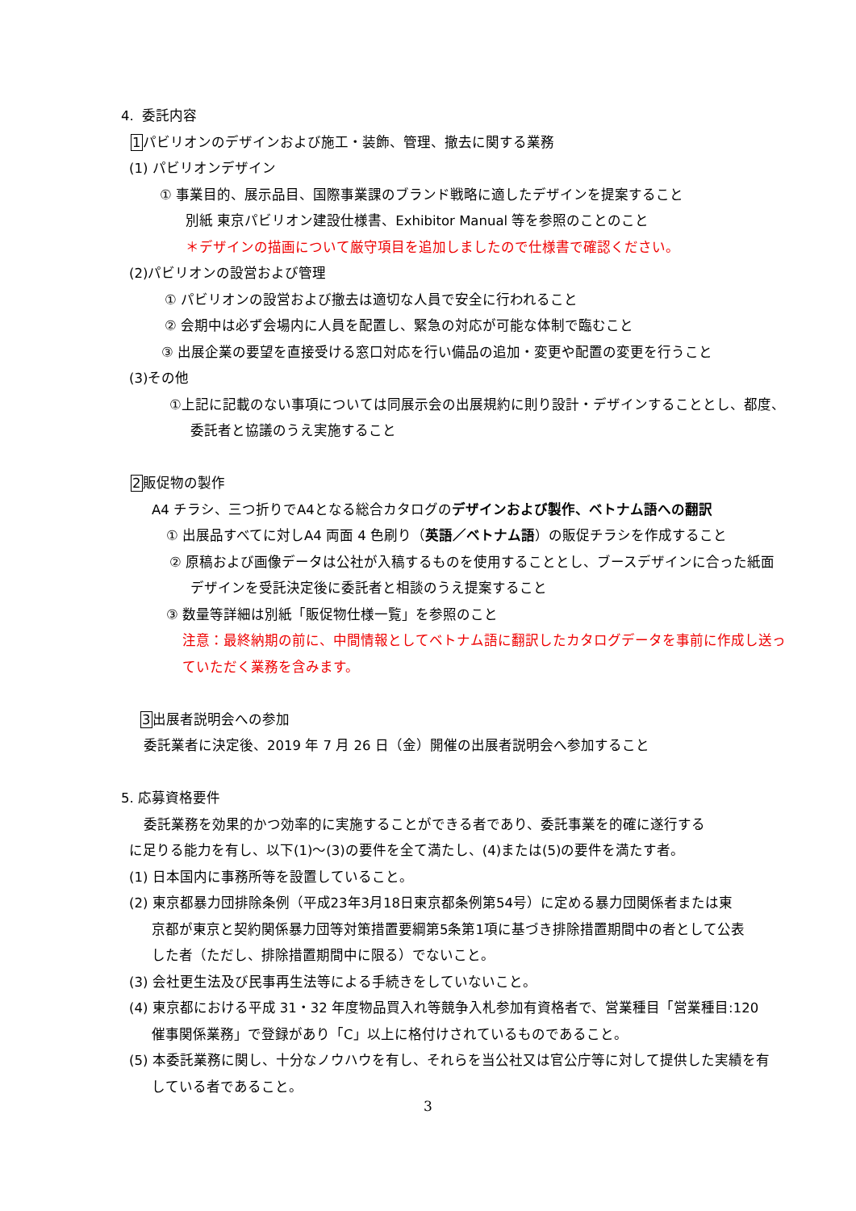4. 委託内容
1パビリオンのデザインおよび施工・装飾、管理、撤去に関する業務
(1) パビリオンデザイン
① 事業目的、展示品目、国際事業課のブランド戦略に適したデザインを提案すること
別紙 東京パビリオン建設仕様書、Exhibitor Manual 等を参照のことのこと
＊デザインの描画について厳守項目を追加しましたので仕様書で確認ください。
(2)パビリオンの設営および管理
① パビリオンの設営および撤去は適切な人員で安全に行われること
② 会期中は必ず会場内に人員を配置し、緊急の対応が可能な体制で臨むこと
③ 出展企業の要望を直接受ける窓口対応を行い備品の追加・変更や配置の変更を行うこと
(3)その他
①上記に記載のない事項については同展示会の出展規約に則り設計・デザインすることとし、都度、
委託者と協議のうえ実施すること
2販促物の製作
A4 チラシ、三つ折りでA4となる総合カタログのデザインおよび製作、ベトナム語への翻訳
① 出展品すべてに対しA4 両面 4 色刷り（英語／ベトナム語）の販促チラシを作成すること
② 原稿および画像データは公社が入稿するものを使用することとし、ブースデザインに合った紙面
デザインを受託決定後に委託者と相談のうえ提案すること
③ 数量等詳細は別紙「販促物仕様一覧」を参照のこと
注意：最終納期の前に、中間情報としてベトナム語に翻訳したカタログデータを事前に作成し送っ
ていただく業務を含みます。
3出展者説明会への参加
委託業者に決定後、2019 年 7 月 26 日（金）開催の出展者説明会へ参加すること
5. 応募資格要件
委託業務を効果的かつ効率的に実施することができる者であり、委託事業を的確に遂行する
に足りる能力を有し、以下(1)～(3)の要件を全て満たし、(4)または(5)の要件を満たす者。
(1) 日本国内に事務所等を設置していること。
(2) 東京都暴力団排除条例（平成23年3月18日東京都条例第54号）に定める暴力団関係者または東
京都が東京と契約関係暴力団等対策措置要綱第5条第1項に基づき排除措置期間中の者として公表
した者（ただし、排除措置期間中に限る）でないこと。
(3) 会社更生法及び民事再生法等による手続きをしていないこと。
(4) 東京都における平成 31・32 年度物品買入れ等競争入札参加有資格者で、営業種目「営業種目:120
催事関係業務」で登録があり「C」以上に格付けされているものであること。
(5) 本委託業務に関し、十分なノウハウを有し、それらを当公社又は官公庁等に対して提供した実績を有
している者であること。
3